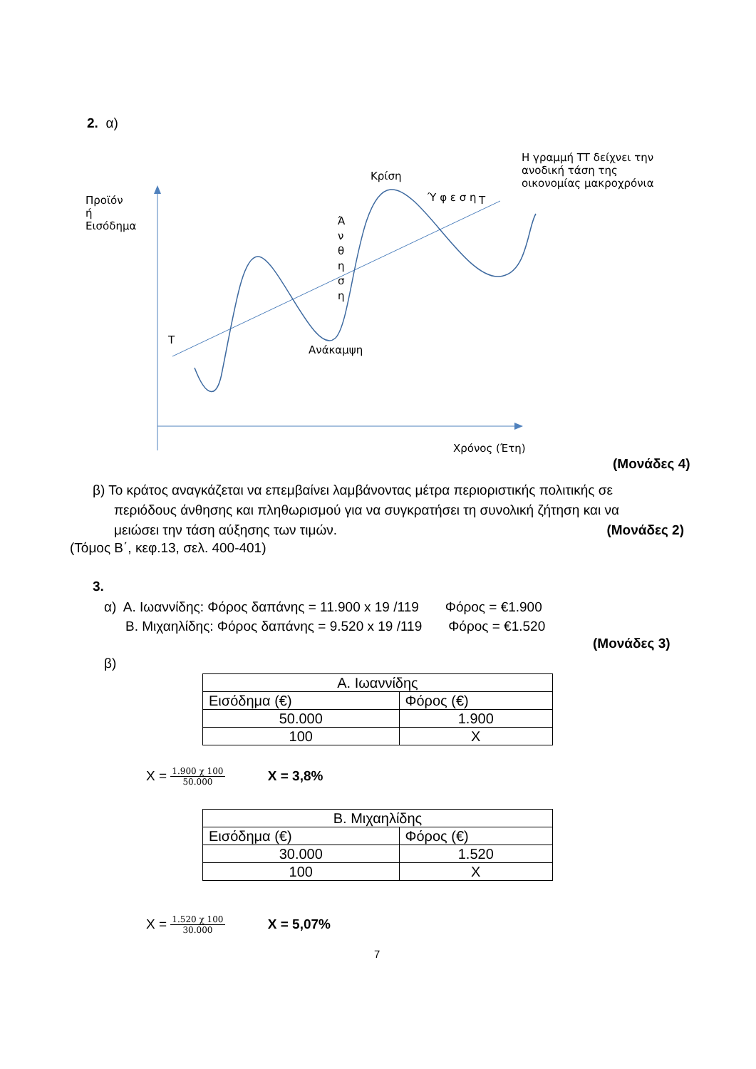2. α)
Προϊόν
ή
Εισόδημα
Κρίση
Η γραμμή ΤΤ δείχνει την
ανοδική τάση της
οικονομίας μακροχρόνια
Τ
Τ
Ά
ν
θ
η
σ
η
Ύ φ ε σ η
Ανάκαμψη
Χρόνος (Έτη)
(Μονάδες 4)
β) Το κράτος αναγκάζεται να επεμβαίνει λαμβάνοντας μέτρα περιοριστικής πολιτικής σε
περιόδους άνθησης και πληθωρισμού για να συγκρατήσει τη συνολική ζήτηση και να
μειώσει την τάση αύξησης των τιμών. (Μονάδες 2)
(Τόμος Β΄, κεφ.13, σελ. 400-401)
3.
α) Α. Ιωαννίδης: Φόρος δαπάνης = 11.900 x 19 /119 Φόρος = €1.900
Β. Μιχαηλίδης: Φόρος δαπάνης = 9.520 x 19 /119 Φόρος = €1.520
(Μονάδες 3)
β)
| Α. Ιωαννίδης | |
| --- | --- |
| Εισόδημα (€) | Φόρος (€) |
| 50.000 | 1.900 |
| 100 | X |
X = 1.900 χ 100 50.000 X = 3,8%
| Β. Μιχαηλίδης | |
| --- | --- |
| Εισόδημα (€) | Φόρος (€) |
| 30.000 | 1.520 |
| 100 | X |
X = 1.520 χ 100 30.000 X = 5,07%
7